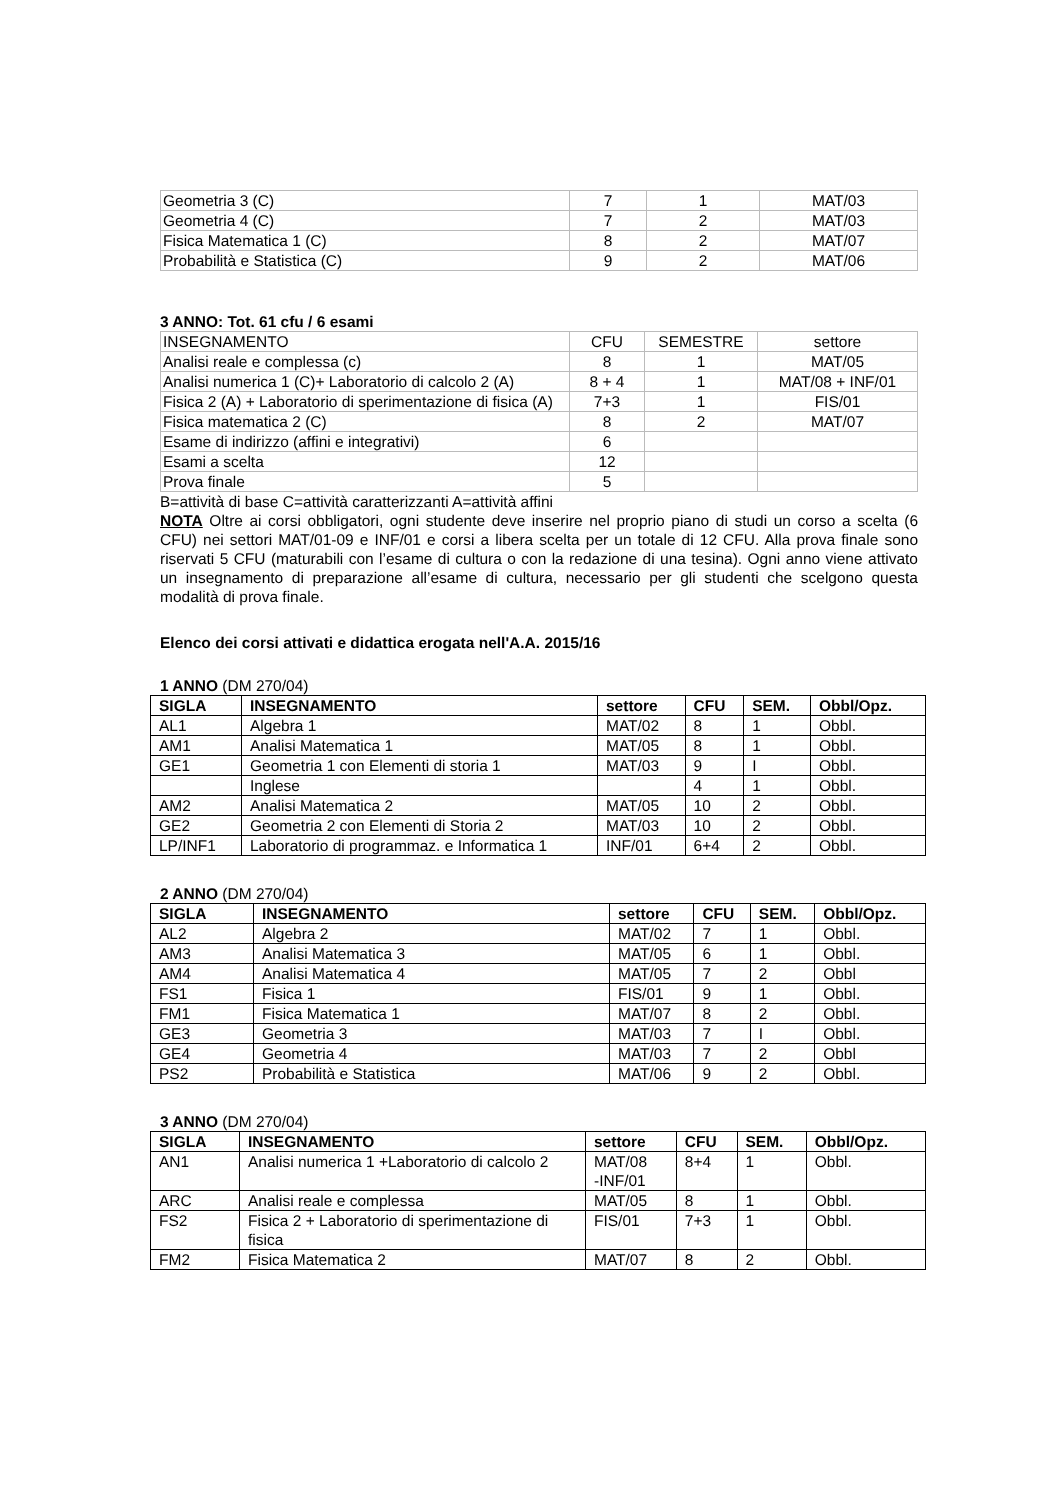| Geometria 3 (C) | 7 | 1 | MAT/03 |
| Geometria 4 (C) | 7 | 2 | MAT/03 |
| Fisica Matematica 1 (C) | 8 | 2 | MAT/07 |
| Probabilità e Statistica (C) | 9 | 2 | MAT/06 |
3 ANNO: Tot. 61 cfu / 6 esami
| INSEGNAMENTO | CFU | SEMESTRE | settore |
| Analisi reale e complessa (c) | 8 | 1 | MAT/05 |
| Analisi numerica 1 (C)+ Laboratorio di calcolo 2 (A) | 8 + 4 | 1 | MAT/08 + INF/01 |
| Fisica 2 (A) + Laboratorio di sperimentazione di fisica (A) | 7+3 | 1 | FIS/01 |
| Fisica matematica 2 (C) | 8 | 2 | MAT/07 |
| Esame di indirizzo (affini e integrativi) | 6 | | |
| Esami a scelta | 12 | | |
| Prova finale | 5 | | |
B=attività di base C=attività caratterizzanti A=attività affini
NOTA Oltre ai corsi obbligatori, ogni studente deve inserire nel proprio piano di studi un corso a scelta (6 CFU) nei settori MAT/01-09 e INF/01 e corsi a libera scelta per un totale di 12 CFU. Alla prova finale sono riservati 5 CFU (maturabili con l’esame di cultura o con la redazione di una tesina). Ogni anno viene attivato un insegnamento di preparazione all’esame di cultura, necessario per gli studenti che scelgono questa modalità di prova finale.
Elenco dei corsi attivati e didattica erogata nell'A.A. 2015/16
1 ANNO (DM 270/04)
| SIGLA | INSEGNAMENTO | settore | CFU | SEM. | Obbl/Opz. |
| --- | --- | --- | --- | --- | --- |
| AL1 | Algebra 1 | MAT/02 | 8 | 1 | Obbl. |
| AM1 | Analisi Matematica 1 | MAT/05 | 8 | 1 | Obbl. |
| GE1 | Geometria 1 con Elementi di storia 1 | MAT/03 | 9 | I | Obbl. |
| | Inglese | | 4 | 1 | Obbl. |
| AM2 | Analisi Matematica 2 | MAT/05 | 10 | 2 | Obbl. |
| GE2 | Geometria 2 con Elementi di Storia 2 | MAT/03 | 10 | 2 | Obbl. |
| LP/INF1 | Laboratorio di programmaz. e Informatica 1 | INF/01 | 6+4 | 2 | Obbl. |
2 ANNO (DM 270/04)
| SIGLA | INSEGNAMENTO | settore | CFU | SEM. | Obbl/Opz. |
| --- | --- | --- | --- | --- | --- |
| AL2 | Algebra 2 | MAT/02 | 7 | 1 | Obbl. |
| AM3 | Analisi Matematica 3 | MAT/05 | 6 | 1 | Obbl. |
| AM4 | Analisi Matematica 4 | MAT/05 | 7 | 2 | Obbl |
| FS1 | Fisica 1 | FIS/01 | 9 | 1 | Obbl. |
| FM1 | Fisica Matematica 1 | MAT/07 | 8 | 2 | Obbl. |
| GE3 | Geometria 3 | MAT/03 | 7 | I | Obbl. |
| GE4 | Geometria 4 | MAT/03 | 7 | 2 | Obbl |
| PS2 | Probabilità e Statistica | MAT/06 | 9 | 2 | Obbl. |
3 ANNO (DM 270/04)
| SIGLA | INSEGNAMENTO | settore | CFU | SEM. | Obbl/Opz. |
| --- | --- | --- | --- | --- | --- |
| AN1 | Analisi numerica 1 +Laboratorio di calcolo 2 | MAT/08 -INF/01 | 8+4 | 1 | Obbl. |
| ARC | Analisi reale e complessa | MAT/05 | 8 | 1 | Obbl. |
| FS2 | Fisica 2 + Laboratorio di sperimentazione di fisica | FIS/01 | 7+3 | 1 | Obbl. |
| FM2 | Fisica Matematica 2 | MAT/07 | 8 | 2 | Obbl. |